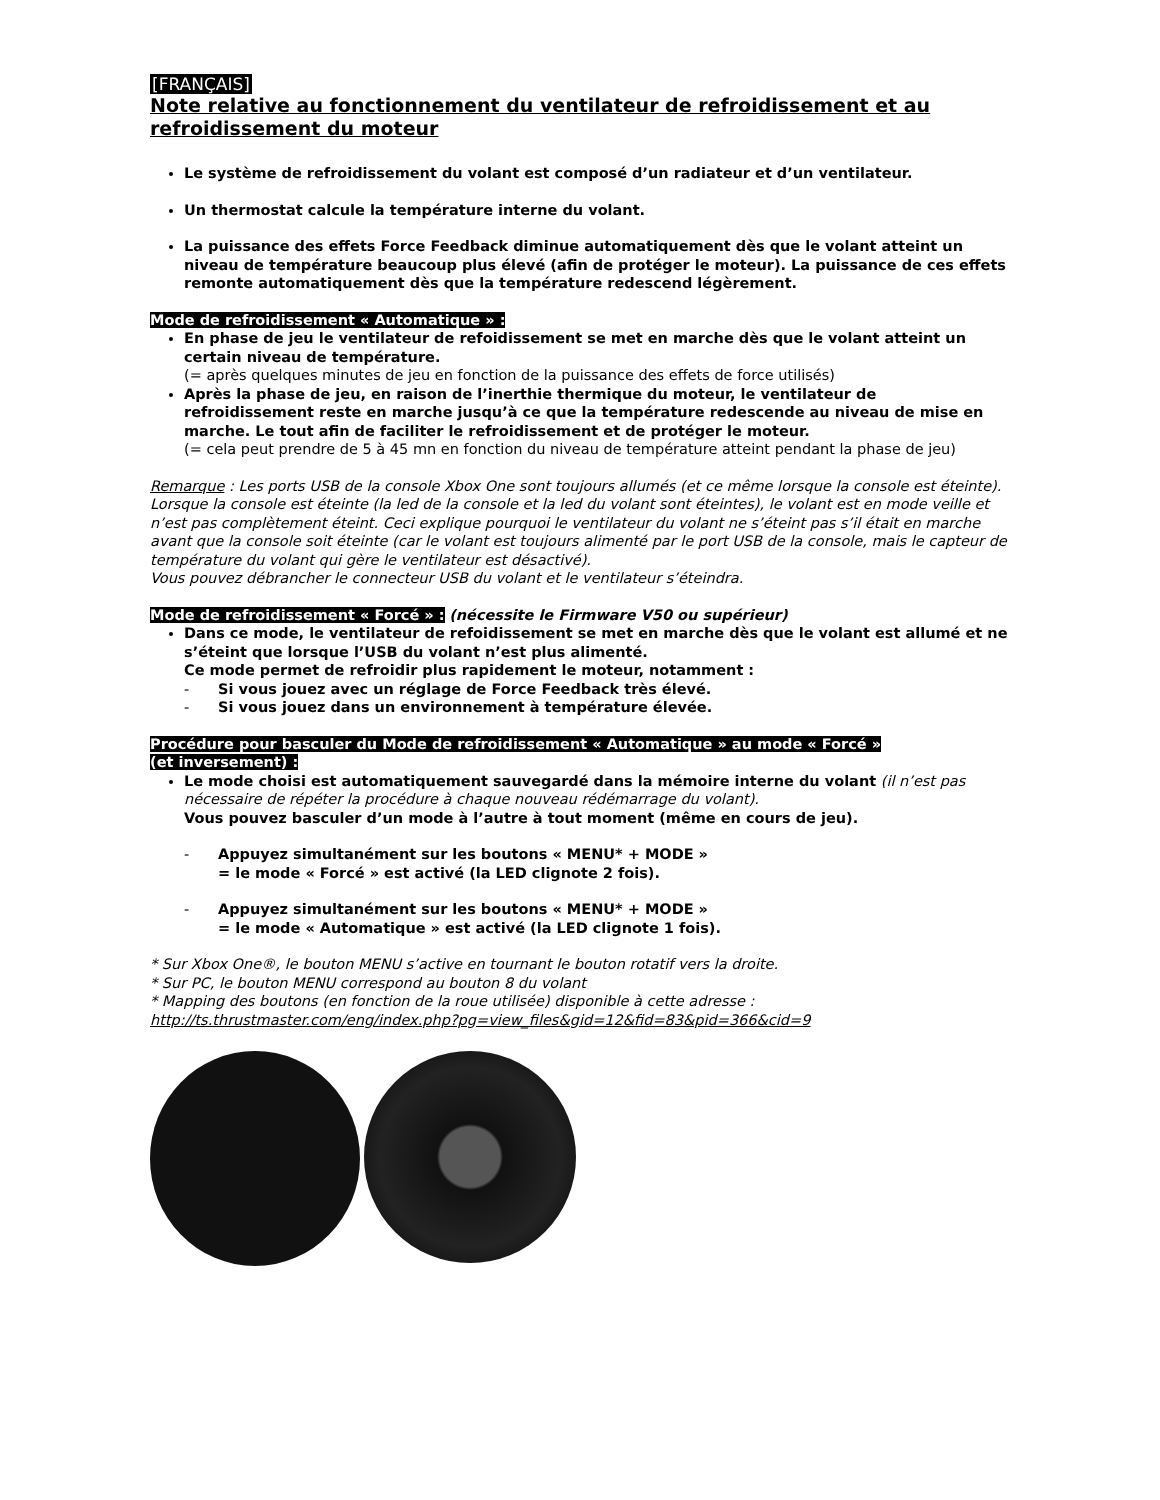[FRANÇAIS]
Note relative au fonctionnement du ventilateur de refroidissement et au refroidissement du moteur
Le système de refroidissement du volant est composé d’un radiateur et d’un ventilateur.
Un thermostat calcule la température interne du volant.
La puissance des effets Force Feedback diminue automatiquement dès que le volant atteint un niveau de température beaucoup plus élevé (afin de protéger le moteur). La puissance de ces effets remonte automatiquement dès que la température redescend légèrement.
Mode de refroidissement « Automatique » :
En phase de jeu le ventilateur de refoidissement se met en marche dès que le volant atteint un certain niveau de température.
(= après quelques minutes de jeu en fonction de la puissance des effets de force utilisés)
Après la phase de jeu, en raison de l’inerthie thermique du moteur, le ventilateur de refroidissement reste en marche jusqu’à ce que la température redescende au niveau de mise en marche. Le tout afin de faciliter le refroidissement et de protéger le moteur.
(= cela peut prendre de 5 à 45 mn en fonction du niveau de température atteint pendant la phase de jeu)
Remarque : Les ports USB de la console Xbox One sont toujours allumés (et ce même lorsque la console est éteinte). Lorsque la console est éteinte (la led de la console et la led du volant sont éteintes), le volant est en mode veille et n’est pas complètement éteint. Ceci explique pourquoi le ventilateur du volant ne s’éteint pas s’il était en marche avant que la console soit éteinte (car le volant est toujours alimenté par le port USB de la console, mais le capteur de température du volant qui gère le ventilateur est désactivé).
Vous pouvez débrancher le connecteur USB du volant et le ventilateur s’éteindra.
Mode de refroidissement « Forcé » : (nécessite le Firmware V50 ou supérieur)
Dans ce mode, le ventilateur de refoidissement se met en marche dès que le volant est allumé et ne s’éteint que lorsque l’USB du volant n’est plus alimenté.
Ce mode permet de refroidir plus rapidement le moteur, notamment :
- Si vous jouez avec un réglage de Force Feedback très élevé.
- Si vous jouez dans un environnement à température élevée.
Procédure pour basculer du Mode de refroidissement « Automatique » au mode « Forcé »
(et inversement) :
Le mode choisi est automatiquement sauvegardé dans la mémoire interne du volant (il n’est pas nécessaire de répéter la procédure à chaque nouveau rédémarrage du volant).
Vous pouvez basculer d’un mode à l’autre à tout moment (même en cours de jeu).
- Appuyez simultanément sur les boutons « MENU* + MODE »
= le mode « Forcé » est activé (la LED clignote 2 fois).
- Appuyez simultanément sur les boutons « MENU* + MODE »
= le mode « Automatique » est activé (la LED clignote 1 fois).
* Sur Xbox One®, le bouton MENU s’active en tournant le bouton rotatif vers la droite.
* Sur PC, le bouton MENU correspond au bouton 8 du volant
* Mapping des boutons (en fonction de la roue utilisée) disponible à cette adresse :
http://ts.thrustmaster.com/eng/index.php?pg=view_files&gid=12&fid=83&pid=366&cid=9